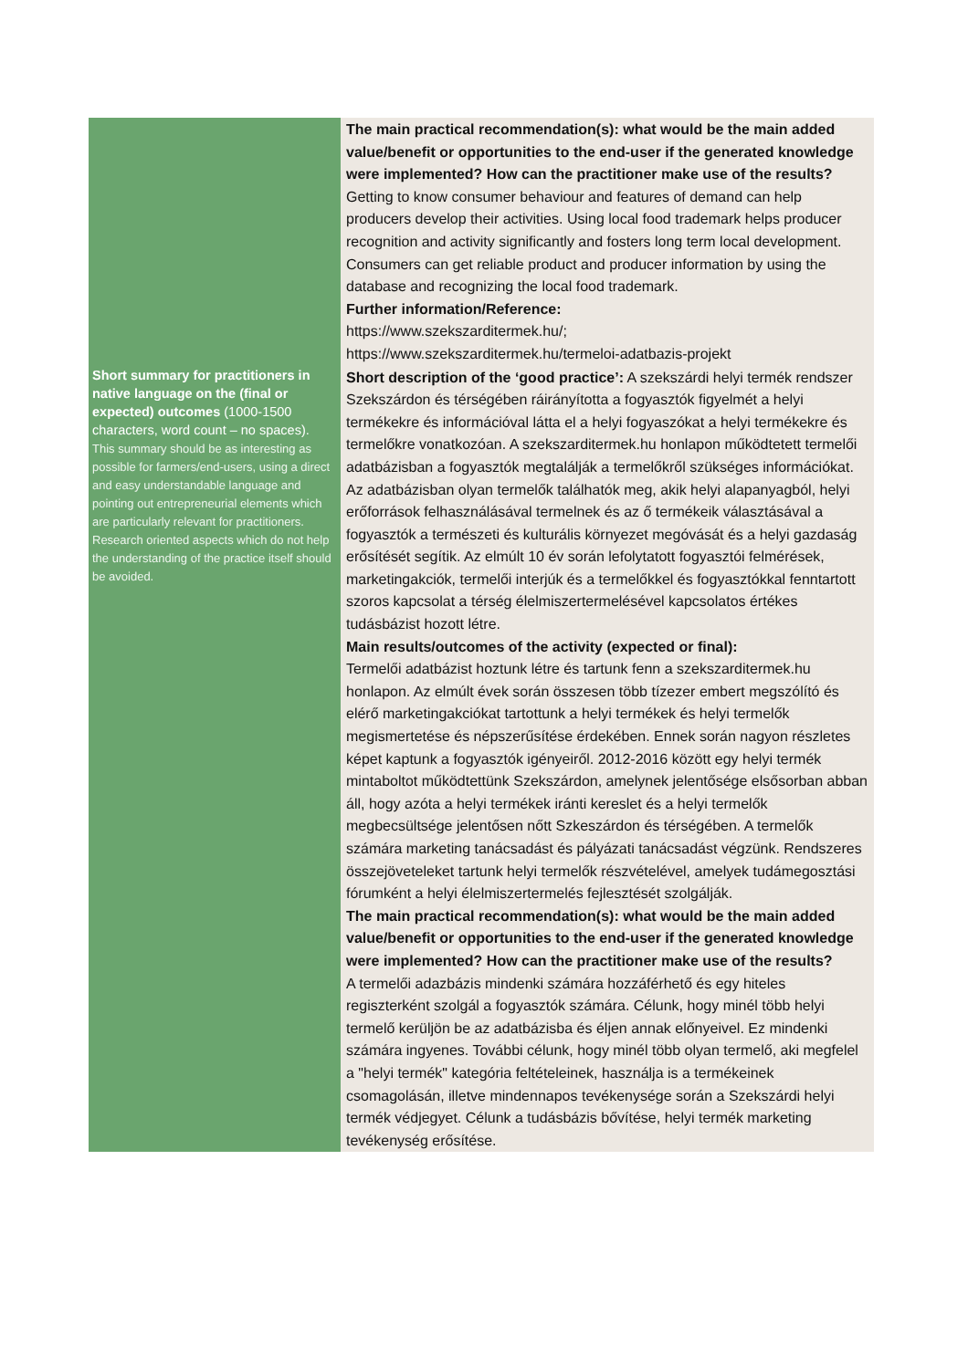| | The main practical recommendation(s): what would be the main added value/benefit or opportunities to the end-user if the generated knowledge were implemented? How can the practitioner make use of the results? Getting to know consumer behaviour and features of demand can help producers develop their activities. Using local food trademark helps producer recognition and activity significantly and fosters long term local development. Consumers can get reliable product and producer information by using the database and recognizing the local food trademark. Further information/Reference: https://www.szekszarditermek.hu/; https://www.szekszarditermek.hu/termeloi-adatbazis-projekt |
| Short summary for practitioners in native language on the (final or expected) outcomes (1000-1500 characters, word count – no spaces). This summary should be as interesting as possible for farmers/end-users, using a direct and easy understandable language and pointing out entrepreneurial elements which are particularly relevant for practitioners. Research oriented aspects which do not help the understanding of the practice itself should be avoided. | Short description of the ‘good practice’: A szekszárdi helyi termék rendszer Szekszárdon és térségében ráirányította a fogyasztók figyelmét a helyi termékekre és információval látta el a helyi fogyaszókat a helyi termékekre és termelőkre vonatkozóan. A szekszarditermek.hu honlapon működtetett termelői adatbázisban a fogyasztók megtalálják a termelőkről szükséges információkat. Az adatbázisban olyan termelők találhatók meg, akik helyi alapanyagból, helyi erőforrások felhasználásával termelnek és az ő termékeik választásával a fogyasztók a természeti és kulturális környezet megóvását és a helyi gazdaság erősítését segítik. Az elmúlt 10 év során lefolytatott fogyasztói felmérések, marketingakciók, termelői interjúk és a termelőkkel és fogyasztókkal fenntartott szoros kapcsolat a térség élelmiszertermelésével kapcsolatos értékes tudásbázist hozott létre. Main results/outcomes of the activity (expected or final): Termelői adatbázist hoztunk létre és tartunk fenn a szekszarditermek.hu honlapon. Az elmúlt évek során összesen több tízezer embert megszólító és elérő marketingakciókat tartottunk a helyi termékek és helyi termelők megismertetése és népszerűsítése érdekében. Ennek során nagyon részletes képet kaptunk a fogyasztók igényeiről. 2012-2016 között egy helyi termék mintaboltot működtettünk Szekszárdon, amelynek jelentősége elsősorban abban áll, hogy azóta a helyi termékek iránti kereslet és a helyi termelők megbecsültsége jelentősen nőtt Szkeszárdon és térségében. A termelők számára marketing tanácsadást és pályázati tanácsadást végzünk. Rendszeres összejöveteleket tartunk helyi termelők részvételével, amelyek tudámegosztási fórumként a helyi élelmiszertermelés fejlesztését szolgálják. The main practical recommendation(s): what would be the main added value/benefit or opportunities to the end-user if the generated knowledge were implemented? How can the practitioner make use of the results? A termelői adazbázis mindenki számára hozzáférhető és egy hiteles regiszterként szolgál a fogyasztók számára. Célunk, hogy minél több helyi termelő kerüljön be az adatbázisba és éljen annak előnyeivel. Ez mindenki számára ingyenes. További célunk, hogy minél több olyan termelő, aki megfelel a "helyi termék" kategória feltételeinek, használja is a termékeinek csomagolásán, illetve mindennapos tevékenysége során a Szekszárdi helyi termék védjegyet. Célunk a tudásbázis bővítése, helyi termék marketing tevékenység erősítése. |